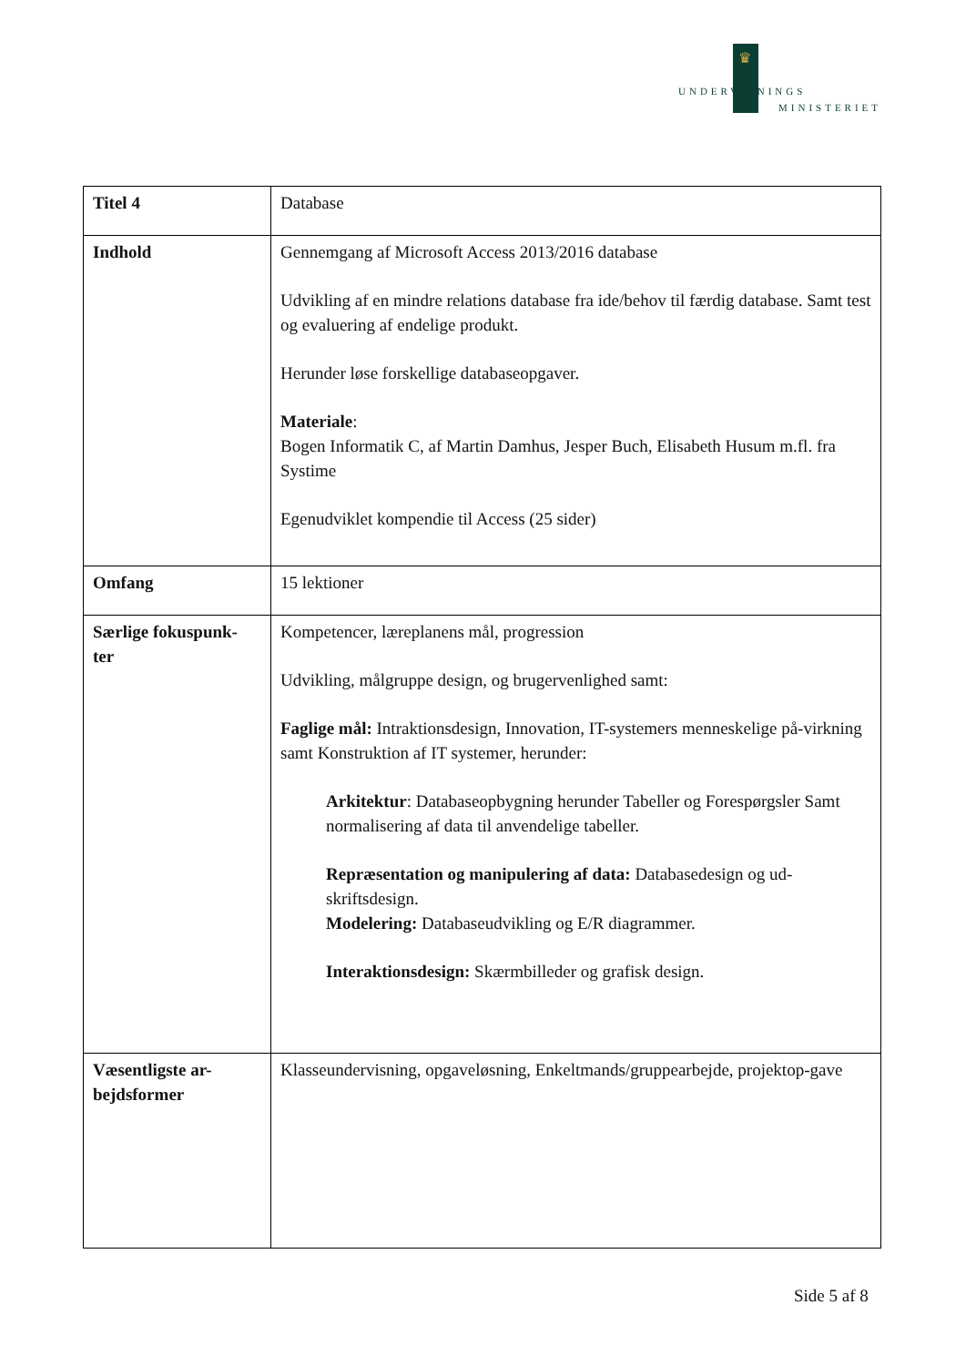♛
UNDERVISNINGS
MINISTERIET
| Titel 4 | Database |
| Indhold | Gennemgang af Microsoft Access 2013/2016 database Udvikling af en mindre relations database fra ide/behov til færdig database. Samt test og evaluering af endelige produkt. Herunder løse forskellige databaseopgaver. Materiale : Bogen Informatik C, af Martin Damhus, Jesper Buch, Elisabeth Husum m.fl. fra Systime Egenudviklet kompendie til Access (25 sider) |
| Omfang | 15 lektioner |
| Særlige fokuspunk- ter | Kompetencer, læreplanens mål, progression Udvikling, målgruppe design, og brugervenlighed samt: Faglige mål: Intraktionsdesign, Innovation, IT-systemers menneskelige på-virkning samt Konstruktion af IT systemer, herunder: Arkitektur : Databaseopbygning herunder Tabeller og Forespørgsler Samt normalisering af data til anvendelige tabeller. Repræsentation og manipulering af data: Databasedesign og ud-skriftsdesign. Modelering: Databaseudvikling og E/R diagrammer. Interaktionsdesign: Skærmbilleder og grafisk design. |
| Væsentligste ar- bejdsformer | Klasseundervisning, opgaveløsning, Enkeltmands/gruppearbejde, projektop-gave |
Side 5 af 8